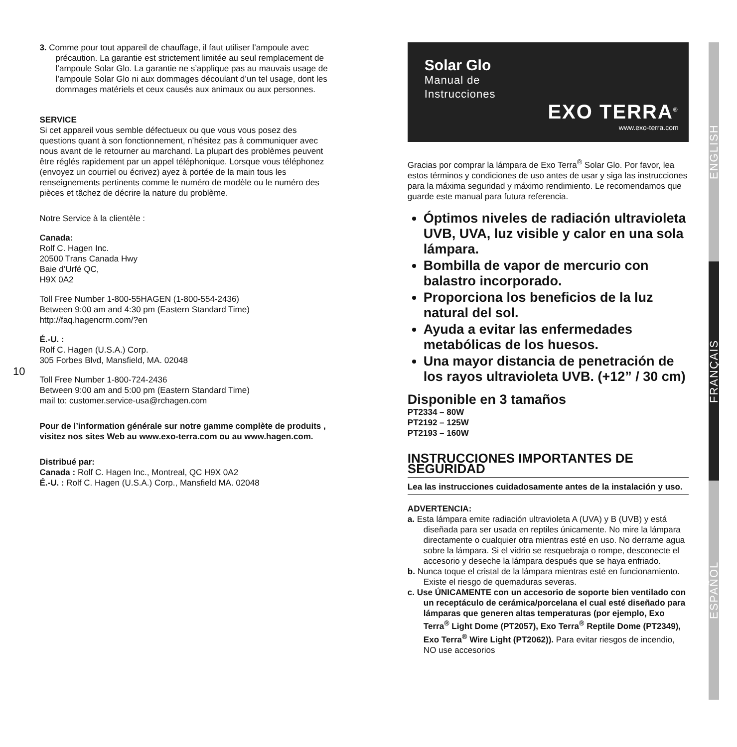10
3. Comme pour tout appareil de chauffage, il faut utiliser l’ampoule avec précaution. La garantie est strictement limitée au seul remplacement de l’ampoule Solar Glo. La garantie ne s’applique pas au mauvais usage de l’ampoule Solar Glo ni aux dommages découlant d’un tel usage, dont les dommages matériels et ceux causés aux animaux ou aux personnes.
SERVICE
Si cet appareil vous semble défectueux ou que vous vous posez des questions quant à son fonctionnement, n’hésitez pas à communiquer avec nous avant de le retourner au marchand. La plupart des problèmes peuvent être réglés rapidement par un appel téléphonique. Lorsque vous téléphonez (envoyez un courriel ou écrivez) ayez à portée de la main tous les renseignements pertinents comme le numéro de modèle ou le numéro des pièces et tâchez de décrire la nature du problème.
Notre Service à la clientèle :
Canada:
Rolf C. Hagen Inc.
20500 Trans Canada Hwy
Baie d’Urfé QC,
H9X 0A2
Toll Free Number 1-800-55HAGEN (1-800-554-2436)
Between 9:00 am and 4:30 pm (Eastern Standard Time)
http://faq.hagencrm.com/?en
É.-U. :
Rolf C. Hagen (U.S.A.) Corp.
305 Forbes Blvd, Mansfield, MA. 02048
Toll Free Number 1-800-724-2436
Between 9:00 am and 5:00 pm (Eastern Standard Time)
mail to: customer.service-usa@rchagen.com
Pour de l’information générale sur notre gamme complète de produits , visitez nos sites Web au www.exo-terra.com ou au www.hagen.com.
Distribué par:
Canada : Rolf C. Hagen Inc., Montreal, QC H9X 0A2
É.-U. : Rolf C. Hagen (U.S.A.) Corp., Mansfield MA. 02048
Solar Glo
Manual de
Instrucciones
EXO TERRA<sup>®</sup>
www.exo-terra.com
Gracias por comprar la lámpara de Exo Terra<sup>®</sup> Solar Glo. Por favor, lea estos términos y condiciones de uso antes de usar y siga las instrucciones para la máxima seguridad y máximo rendimiento. Le recomendamos que guarde este manual para futura referencia.
Óptimos niveles de radiación ultravioleta UVB, UVA, luz visible y calor en una sola lámpara.
Bombilla de vapor de mercurio con balastro incorporado.
Proporciona los beneficios de la luz natural del sol.
Ayuda a evitar las enfermedades metabólicas de los huesos.
Una mayor distancia de penetración de los rayos ultravioleta UVB. (+12” / 30 cm)
Disponible en 3 tamaños
PT2334 – 80W
PT2192 – 125W
PT2193 – 160W
INSTRUCCIONES IMPORTANTES DE SEGURIDAD
Lea las instrucciones cuidadosamente antes de la instalación y uso.
ADVERTENCIA:
a. Esta lámpara emite radiación ultravioleta A (UVA) y B (UVB) y está diseñada para ser usada en reptiles únicamente. No mire la lámpara directamente o cualquier otra mientras esté en uso. No derrame agua sobre la lámpara. Si el vidrio se resquebraja o rompe, desconecte el accesorio y deseche la lámpara después que se haya enfriado.
b. Nunca toque el cristal de la lámpara mientras esté en funcionamiento. Existe el riesgo de quemaduras severas.
c. Use ÚNICAMENTE con un accesorio de soporte bien ventilado con un receptáculo de cerámica/porcelana el cual esté diseñado para lámparas que generen altas temperaturas (por ejemplo, Exo Terra<sup>®</sup> Light Dome (PT2057), Exo Terra<sup>®</sup> Reptile Dome (PT2349), Exo Terra<sup>®</sup> Wire Light (PT2062)). Para evitar riesgos de incendio, NO use accesorios
ENGLISH
FRANÇAIS
ESPAÑOL